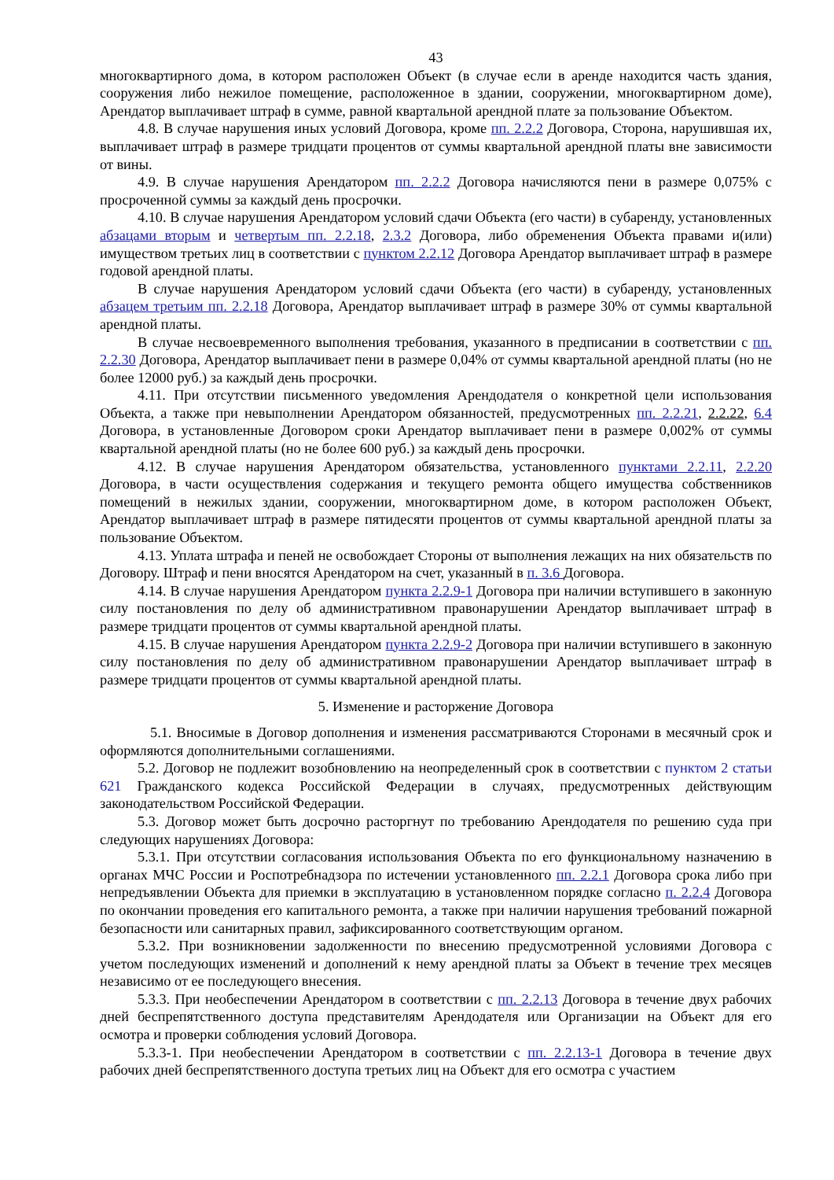43
многоквартирного дома, в котором расположен Объект (в случае если в аренде находится часть здания, сооружения либо нежилое помещение, расположенное в здании, сооружении, многоквартирном доме), Арендатор выплачивает штраф в сумме, равной квартальной арендной плате за пользование Объектом.
4.8. В случае нарушения иных условий Договора, кроме пп. 2.2.2 Договора, Сторона, нарушившая их, выплачивает штраф в размере тридцати процентов от суммы квартальной арендной платы вне зависимости от вины.
4.9. В случае нарушения Арендатором пп. 2.2.2 Договора начисляются пени в размере 0,075% с просроченной суммы за каждый день просрочки.
4.10. В случае нарушения Арендатором условий сдачи Объекта (его части) в субаренду, установленных абзацами вторым и четвертым пп. 2.2.18, 2.3.2 Договора, либо обременения Объекта правами и(или) имуществом третьих лиц в соответствии с пунктом 2.2.12 Договора Арендатор выплачивает штраф в размере годовой арендной платы.
В случае нарушения Арендатором условий сдачи Объекта (его части) в субаренду, установленных абзацем третьим пп. 2.2.18 Договора, Арендатор выплачивает штраф в размере 30% от суммы квартальной арендной платы.
В случае несвоевременного выполнения требования, указанного в предписании в соответствии с пп. 2.2.30 Договора, Арендатор выплачивает пени в размере 0,04% от суммы квартальной арендной платы (но не более 12000 руб.) за каждый день просрочки.
4.11. При отсутствии письменного уведомления Арендодателя о конкретной цели использования Объекта, а также при невыполнении Арендатором обязанностей, предусмотренных пп. 2.2.21, 2.2.22, 6.4 Договора, в установленные Договором сроки Арендатор выплачивает пени в размере 0,002% от суммы квартальной арендной платы (но не более 600 руб.) за каждый день просрочки.
4.12. В случае нарушения Арендатором обязательства, установленного пунктами 2.2.11, 2.2.20 Договора, в части осуществления содержания и текущего ремонта общего имущества собственников помещений в нежилых здании, сооружении, многоквартирном доме, в котором расположен Объект, Арендатор выплачивает штраф в размере пятидесяти процентов от суммы квартальной арендной платы за пользование Объектом.
4.13. Уплата штрафа и пеней не освобождает Стороны от выполнения лежащих на них обязательств по Договору. Штраф и пени вносятся Арендатором на счет, указанный в п. 3.6 Договора.
4.14. В случае нарушения Арендатором пункта 2.2.9-1 Договора при наличии вступившего в законную силу постановления по делу об административном правонарушении Арендатор выплачивает штраф в размере тридцати процентов от суммы квартальной арендной платы.
4.15. В случае нарушения Арендатором пункта 2.2.9-2 Договора при наличии вступившего в законную силу постановления по делу об административном правонарушении Арендатор выплачивает штраф в размере тридцати процентов от суммы квартальной арендной платы.
5. Изменение и расторжение Договора
5.1. Вносимые в Договор дополнения и изменения рассматриваются Сторонами в месячный срок и оформляются дополнительными соглашениями.
5.2. Договор не подлежит возобновлению на неопределенный срок в соответствии с пунктом 2 статьи 621 Гражданского кодекса Российской Федерации в случаях, предусмотренных действующим законодательством Российской Федерации.
5.3. Договор может быть досрочно расторгнут по требованию Арендодателя по решению суда при следующих нарушениях Договора:
5.3.1. При отсутствии согласования использования Объекта по его функциональному назначению в органах МЧС России и Роспотребнадзора по истечении установленного пп. 2.2.1 Договора срока либо при непредъявлении Объекта для приемки в эксплуатацию в установленном порядке согласно п. 2.2.4 Договора по окончании проведения его капитального ремонта, а также при наличии нарушения требований пожарной безопасности или санитарных правил, зафиксированного соответствующим органом.
5.3.2. При возникновении задолженности по внесению предусмотренной условиями Договора с учетом последующих изменений и дополнений к нему арендной платы за Объект в течение трех месяцев независимо от ее последующего внесения.
5.3.3. При необеспечении Арендатором в соответствии с пп. 2.2.13 Договора в течение двух рабочих дней беспрепятственного доступа представителям Арендодателя или Организации на Объект для его осмотра и проверки соблюдения условий Договора.
5.3.3-1. При необеспечении Арендатором в соответствии с пп. 2.2.13-1 Договора в течение двух рабочих дней беспрепятственного доступа третьих лиц на Объект для его осмотра с участием